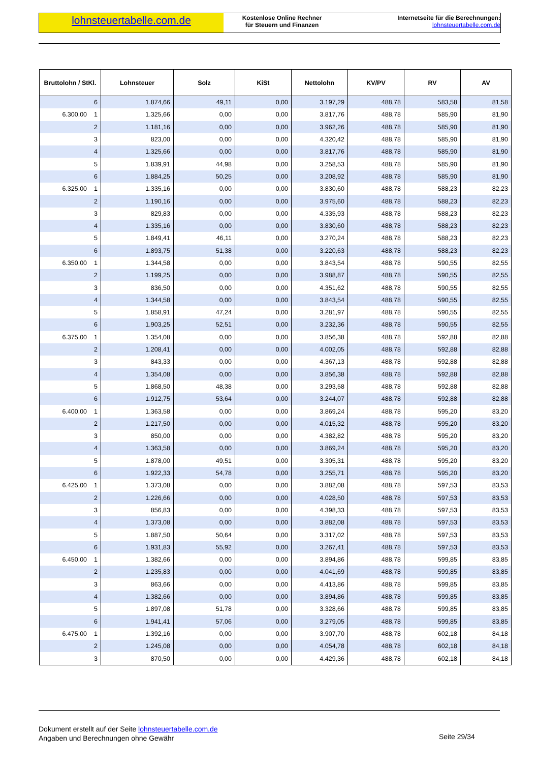lohnsteuertabelle.com.de
Kostenlose Online Rechner
für Steuern und Finanzen
Internetseite für die Berechnungen:
lohnsteuertabelle.com.de
| Bruttolohn / StKl. | Lohnsteuer | Solz | KiSt | Nettolohn | KV/PV | RV | AV |
| --- | --- | --- | --- | --- | --- | --- | --- |
| 6 | 1.874,66 | 49,11 | 0,00 | 3.197,29 | 488,78 | 583,58 | 81,58 |
| 6.300,00 1 | 1.325,66 | 0,00 | 0,00 | 3.817,76 | 488,78 | 585,90 | 81,90 |
| 2 | 1.181,16 | 0,00 | 0,00 | 3.962,26 | 488,78 | 585,90 | 81,90 |
| 3 | 823,00 | 0,00 | 0,00 | 4.320,42 | 488,78 | 585,90 | 81,90 |
| 4 | 1.325,66 | 0,00 | 0,00 | 3.817,76 | 488,78 | 585,90 | 81,90 |
| 5 | 1.839,91 | 44,98 | 0,00 | 3.258,53 | 488,78 | 585,90 | 81,90 |
| 6 | 1.884,25 | 50,25 | 0,00 | 3.208,92 | 488,78 | 585,90 | 81,90 |
| 6.325,00 1 | 1.335,16 | 0,00 | 0,00 | 3.830,60 | 488,78 | 588,23 | 82,23 |
| 2 | 1.190,16 | 0,00 | 0,00 | 3.975,60 | 488,78 | 588,23 | 82,23 |
| 3 | 829,83 | 0,00 | 0,00 | 4.335,93 | 488,78 | 588,23 | 82,23 |
| 4 | 1.335,16 | 0,00 | 0,00 | 3.830,60 | 488,78 | 588,23 | 82,23 |
| 5 | 1.849,41 | 46,11 | 0,00 | 3.270,24 | 488,78 | 588,23 | 82,23 |
| 6 | 1.893,75 | 51,38 | 0,00 | 3.220,63 | 488,78 | 588,23 | 82,23 |
| 6.350,00 1 | 1.344,58 | 0,00 | 0,00 | 3.843,54 | 488,78 | 590,55 | 82,55 |
| 2 | 1.199,25 | 0,00 | 0,00 | 3.988,87 | 488,78 | 590,55 | 82,55 |
| 3 | 836,50 | 0,00 | 0,00 | 4.351,62 | 488,78 | 590,55 | 82,55 |
| 4 | 1.344,58 | 0,00 | 0,00 | 3.843,54 | 488,78 | 590,55 | 82,55 |
| 5 | 1.858,91 | 47,24 | 0,00 | 3.281,97 | 488,78 | 590,55 | 82,55 |
| 6 | 1.903,25 | 52,51 | 0,00 | 3.232,36 | 488,78 | 590,55 | 82,55 |
| 6.375,00 1 | 1.354,08 | 0,00 | 0,00 | 3.856,38 | 488,78 | 592,88 | 82,88 |
| 2 | 1.208,41 | 0,00 | 0,00 | 4.002,05 | 488,78 | 592,88 | 82,88 |
| 3 | 843,33 | 0,00 | 0,00 | 4.367,13 | 488,78 | 592,88 | 82,88 |
| 4 | 1.354,08 | 0,00 | 0,00 | 3.856,38 | 488,78 | 592,88 | 82,88 |
| 5 | 1.868,50 | 48,38 | 0,00 | 3.293,58 | 488,78 | 592,88 | 82,88 |
| 6 | 1.912,75 | 53,64 | 0,00 | 3.244,07 | 488,78 | 592,88 | 82,88 |
| 6.400,00 1 | 1.363,58 | 0,00 | 0,00 | 3.869,24 | 488,78 | 595,20 | 83,20 |
| 2 | 1.217,50 | 0,00 | 0,00 | 4.015,32 | 488,78 | 595,20 | 83,20 |
| 3 | 850,00 | 0,00 | 0,00 | 4.382,82 | 488,78 | 595,20 | 83,20 |
| 4 | 1.363,58 | 0,00 | 0,00 | 3.869,24 | 488,78 | 595,20 | 83,20 |
| 5 | 1.878,00 | 49,51 | 0,00 | 3.305,31 | 488,78 | 595,20 | 83,20 |
| 6 | 1.922,33 | 54,78 | 0,00 | 3.255,71 | 488,78 | 595,20 | 83,20 |
| 6.425,00 1 | 1.373,08 | 0,00 | 0,00 | 3.882,08 | 488,78 | 597,53 | 83,53 |
| 2 | 1.226,66 | 0,00 | 0,00 | 4.028,50 | 488,78 | 597,53 | 83,53 |
| 3 | 856,83 | 0,00 | 0,00 | 4.398,33 | 488,78 | 597,53 | 83,53 |
| 4 | 1.373,08 | 0,00 | 0,00 | 3.882,08 | 488,78 | 597,53 | 83,53 |
| 5 | 1.887,50 | 50,64 | 0,00 | 3.317,02 | 488,78 | 597,53 | 83,53 |
| 6 | 1.931,83 | 55,92 | 0,00 | 3.267,41 | 488,78 | 597,53 | 83,53 |
| 6.450,00 1 | 1.382,66 | 0,00 | 0,00 | 3.894,86 | 488,78 | 599,85 | 83,85 |
| 2 | 1.235,83 | 0,00 | 0,00 | 4.041,69 | 488,78 | 599,85 | 83,85 |
| 3 | 863,66 | 0,00 | 0,00 | 4.413,86 | 488,78 | 599,85 | 83,85 |
| 4 | 1.382,66 | 0,00 | 0,00 | 3.894,86 | 488,78 | 599,85 | 83,85 |
| 5 | 1.897,08 | 51,78 | 0,00 | 3.328,66 | 488,78 | 599,85 | 83,85 |
| 6 | 1.941,41 | 57,06 | 0,00 | 3.279,05 | 488,78 | 599,85 | 83,85 |
| 6.475,00 1 | 1.392,16 | 0,00 | 0,00 | 3.907,70 | 488,78 | 602,18 | 84,18 |
| 2 | 1.245,08 | 0,00 | 0,00 | 4.054,78 | 488,78 | 602,18 | 84,18 |
| 3 | 870,50 | 0,00 | 0,00 | 4.429,36 | 488,78 | 602,18 | 84,18 |
Dokument erstellt auf der Seite lohnsteuertabelle.com.de
Angaben und Berechnungen ohne Gewähr
Seite 29/34